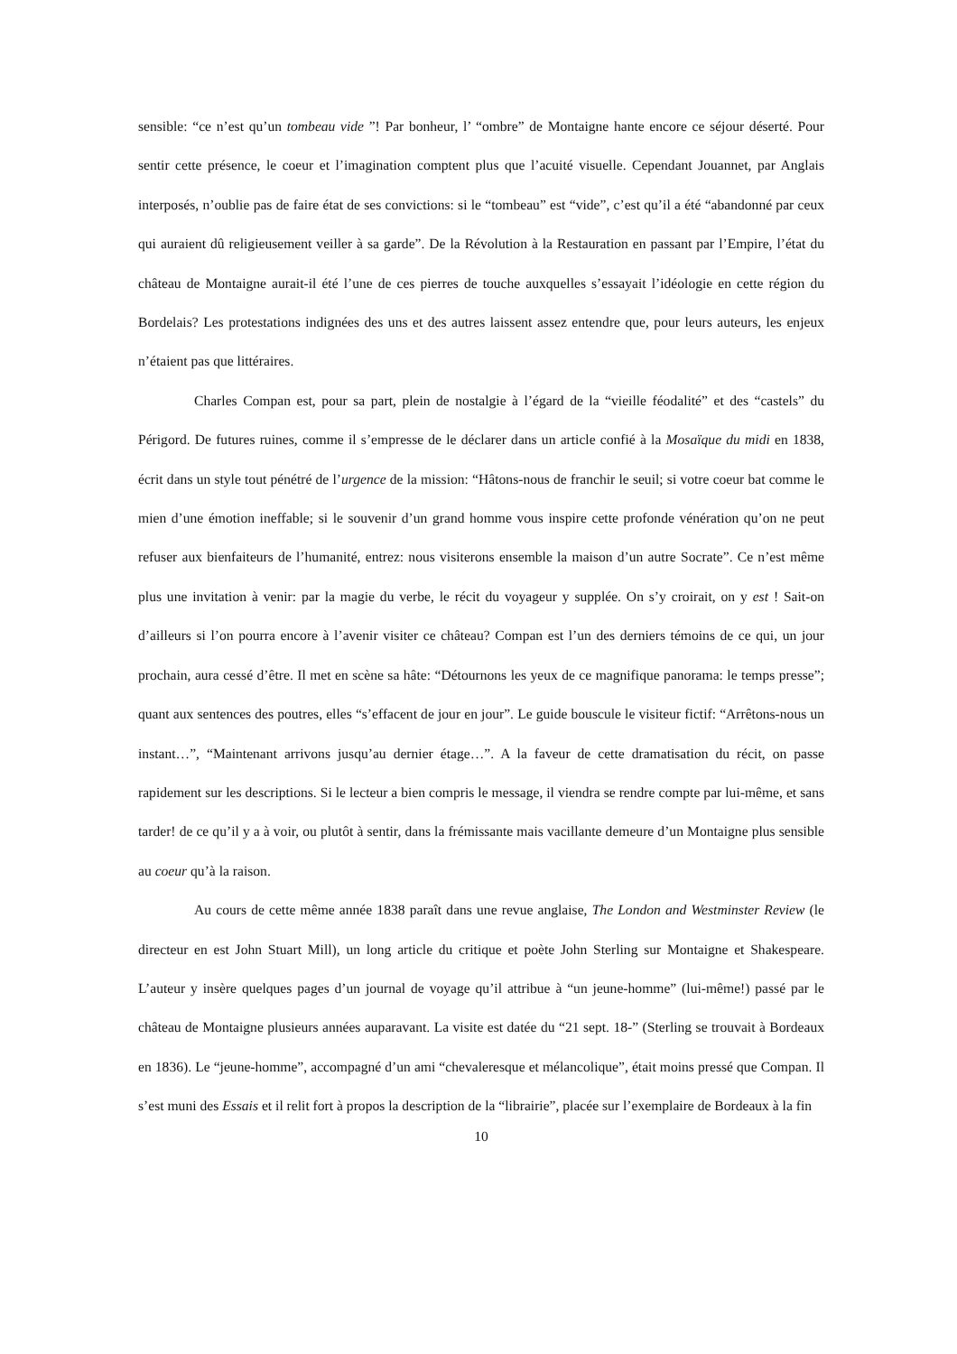sensible: “ce n’est qu’un tombeau vide ”! Par bonheur, l’ “ombre” de Montaigne hante encore ce séjour déserté. Pour sentir cette présence, le coeur et l’imagination comptent plus que l’acuité visuelle. Cependant Jouannet, par Anglais interposés, n’oublie pas de faire état de ses convictions: si le “tombeau” est “vide”, c’est qu’il a été “abandonné par ceux qui auraient dû religieusement veiller à sa garde”. De la Révolution à la Restauration en passant par l’Empire, l’état du château de Montaigne aurait-il été l’une de ces pierres de touche auxquelles s’essayait l’idéologie en cette région du Bordelais? Les protestations indignées des uns et des autres laissent assez entendre que, pour leurs auteurs, les enjeux n’étaient pas que littéraires.
Charles Compan est, pour sa part, plein de nostalgie à l’égard de la “vieille féodalité” et des “castels” du Périgord. De futures ruines, comme il s’empresse de le déclarer dans un article confié à la Mosaïque du midi en 1838, écrit dans un style tout pénétré de l’urgence de la mission: “Hâtons-nous de franchir le seuil; si votre coeur bat comme le mien d’une émotion ineffable; si le souvenir d’un grand homme vous inspire cette profonde vénération qu’on ne peut refuser aux bienfaiteurs de l’humanité, entrez: nous visiterons ensemble la maison d’un autre Socrate”. Ce n’est même plus une invitation à venir: par la magie du verbe, le récit du voyageur y supplée. On s’y croirait, on y est ! Sait-on d’ailleurs si l’on pourra encore à l’avenir visiter ce château? Compan est l’un des derniers témoins de ce qui, un jour prochain, aura cessé d’être. Il met en scène sa hâte: “Détournons les yeux de ce magnifique panorama: le temps presse”; quant aux sentences des poutres, elles “s’effacent de jour en jour”. Le guide bouscule le visiteur fictif: “Arrêtons-nous un instant…”, “Maintenant arrivons jusqu’au dernier étage…”. A la faveur de cette dramatisation du récit, on passe rapidement sur les descriptions. Si le lecteur a bien compris le message, il viendra se rendre compte par lui-même, et sans tarder! de ce qu’il y a à voir, ou plutôt à sentir, dans la frémissante mais vacillante demeure d’un Montaigne plus sensible au coeur qu’à la raison.
Au cours de cette même année 1838 paraît dans une revue anglaise, The London and Westminster Review (le directeur en est John Stuart Mill), un long article du critique et poète John Sterling sur Montaigne et Shakespeare. L’auteur y insère quelques pages d’un journal de voyage qu’il attribue à “un jeune-homme” (lui-même!) passé par le château de Montaigne plusieurs années auparavant. La visite est datée du “21 sept. 18-” (Sterling se trouvait à Bordeaux en 1836). Le “jeune-homme”, accompagné d’un ami “chevaleresque et mélancolique”, était moins pressé que Compan. Il s’est muni des Essais et il relit fort à propos la description de la “librairie”, placée sur l’exemplaire de Bordeaux à la fin
10